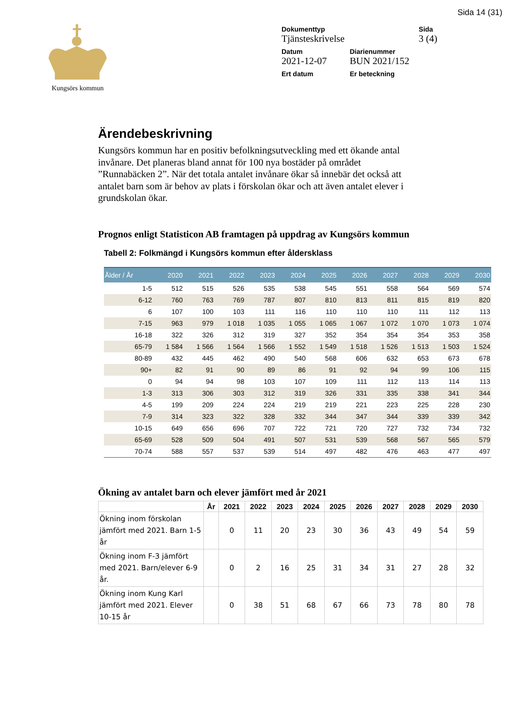Sida 14 (31)
Kungsörs kommun
| Dokumenttyp | | Sida |
| Tjänsteskrivelse | | 3 (4) |
| Datum | Diarienummer | |
| 2021-12-07 | BUN 2021/152 | |
| Ert datum | Er beteckning | |
Ärendebeskrivning
Kungsörs kommun har en positiv befolkningsutveckling med ett ökande antal invånare. Det planeras bland annat för 100 nya bostäder på området ”Runnabäcken 2”. När det totala antalet invånare ökar så innebär det också att antalet barn som är behov av plats i förskolan ökar och att även antalet elever i grundskolan ökar.
Prognos enligt Statisticon AB framtagen på uppdrag av Kungsörs kommun
Tabell 2: Folkmängd i Kungsörs kommun efter åldersklass
| Ålder / År | 2020 | 2021 | 2022 | 2023 | 2024 | 2025 | 2026 | 2027 | 2028 | 2029 | 2030 |
| --- | --- | --- | --- | --- | --- | --- | --- | --- | --- | --- | --- |
| 1-5 | 512 | 515 | 526 | 535 | 538 | 545 | 551 | 558 | 564 | 569 | 574 |
| 6-12 | 760 | 763 | 769 | 787 | 807 | 810 | 813 | 811 | 815 | 819 | 820 |
| 6 | 107 | 100 | 103 | 111 | 116 | 110 | 110 | 110 | 111 | 112 | 113 |
| 7-15 | 963 | 979 | 1 018 | 1 035 | 1 055 | 1 065 | 1 067 | 1 072 | 1 070 | 1 073 | 1 074 |
| 16-18 | 322 | 326 | 312 | 319 | 327 | 352 | 354 | 354 | 354 | 353 | 358 |
| 65-79 | 1 584 | 1 566 | 1 564 | 1 566 | 1 552 | 1 549 | 1 518 | 1 526 | 1 513 | 1 503 | 1 524 |
| 80-89 | 432 | 445 | 462 | 490 | 540 | 568 | 606 | 632 | 653 | 673 | 678 |
| 90+ | 82 | 91 | 90 | 89 | 86 | 91 | 92 | 94 | 99 | 106 | 115 |
| 0 | 94 | 94 | 98 | 103 | 107 | 109 | 111 | 112 | 113 | 114 | 113 |
| 1-3 | 313 | 306 | 303 | 312 | 319 | 326 | 331 | 335 | 338 | 341 | 344 |
| 4-5 | 199 | 209 | 224 | 224 | 219 | 219 | 221 | 223 | 225 | 228 | 230 |
| 7-9 | 314 | 323 | 322 | 328 | 332 | 344 | 347 | 344 | 339 | 339 | 342 |
| 10-15 | 649 | 656 | 696 | 707 | 722 | 721 | 720 | 727 | 732 | 734 | 732 |
| 65-69 | 528 | 509 | 504 | 491 | 507 | 531 | 539 | 568 | 567 | 565 | 579 |
| 70-74 | 588 | 557 | 537 | 539 | 514 | 497 | 482 | 476 | 463 | 477 | 497 |
Ökning av antalet barn och elever jämfört med år 2021
| | År | 2021 | 2022 | 2023 | 2024 | 2025 | 2026 | 2027 | 2028 | 2029 | 2030 |
| --- | --- | --- | --- | --- | --- | --- | --- | --- | --- | --- | --- |
| Ökning inom förskolan jämfört med 2021. Barn 1-5 år | | 0 | 11 | 20 | 23 | 30 | 36 | 43 | 49 | 54 | 59 |
| Ökning inom F-3 jämfört med 2021. Barn/elever 6-9 år. | | 0 | 2 | 16 | 25 | 31 | 34 | 31 | 27 | 28 | 32 |
| Ökning inom Kung Karl jämfört med 2021. Elever 10-15 år | | 0 | 38 | 51 | 68 | 67 | 66 | 73 | 78 | 80 | 78 |